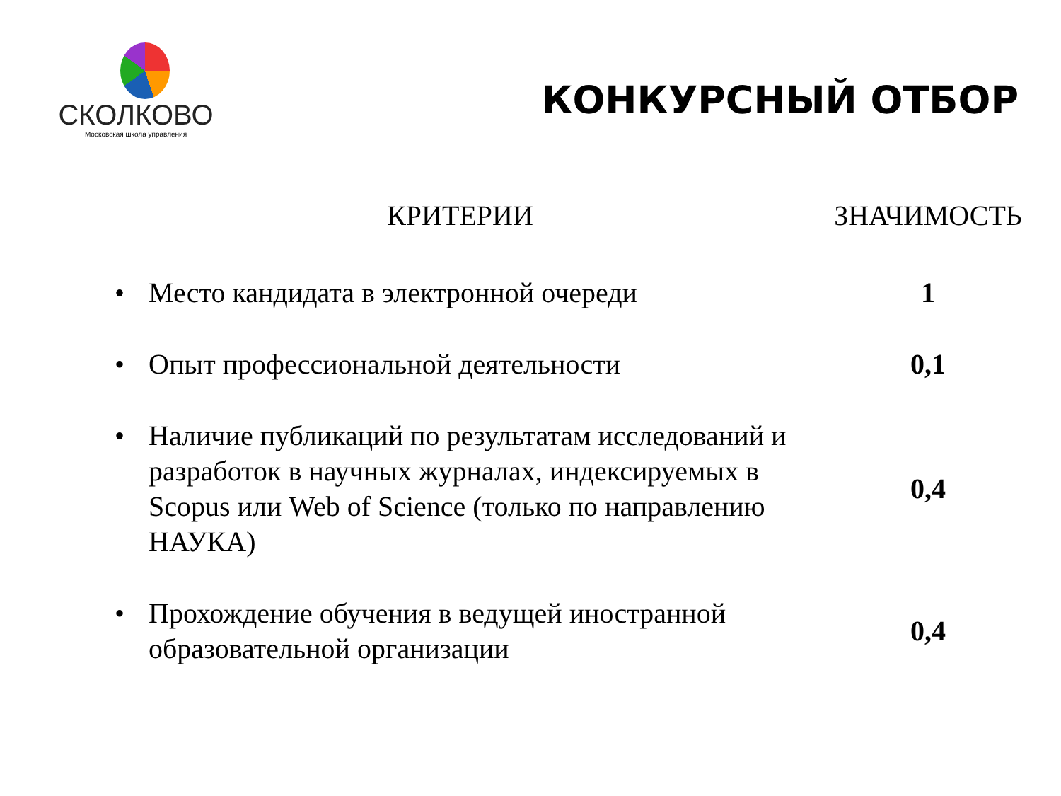СКОЛКОВО
Московская школа управления
КОНКУРСНЫЙ ОТБОР
| КРИТЕРИИ | ЗНАЧИМОСТЬ |
| --- | --- |
| • Место кандидата в электронной очереди | 1 |
| • Опыт профессиональной деятельности | 0,1 |
| • Наличие публикаций по результатам исследований и разработок в научных журналах, индексируемых в Scopus или Web of Science (только по направлению НАУКА) | 0,4 |
| • Прохождение обучения в ведущей иностранной образовательной организации | 0,4 |